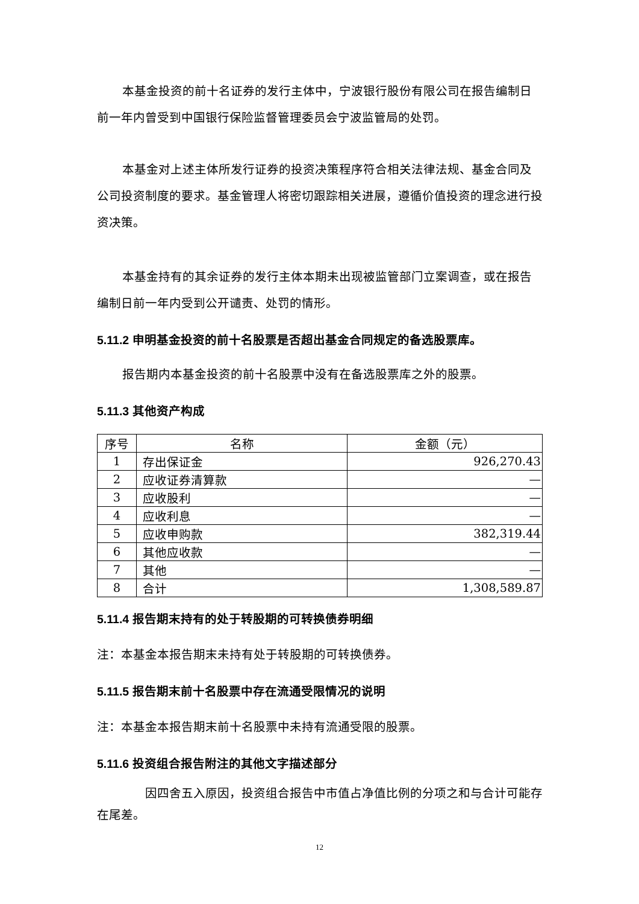本基金投资的前十名证券的发行主体中，宁波银行股份有限公司在报告编制日前一年内曾受到中国银行保险监督管理委员会宁波监管局的处罚。
本基金对上述主体所发行证券的投资决策程序符合相关法律法规、基金合同及公司投资制度的要求。基金管理人将密切跟踪相关进展，遵循价值投资的理念进行投资决策。
本基金持有的其余证券的发行主体本期未出现被监管部门立案调查，或在报告编制日前一年内受到公开谴责、处罚的情形。
5.11.2 申明基金投资的前十名股票是否超出基金合同规定的备选股票库。
报告期内本基金投资的前十名股票中没有在备选股票库之外的股票。
5.11.3 其他资产构成
| 序号 | 名称 | 金额（元） |
| --- | --- | --- |
| 1 | 存出保证金 | 926,270.43 |
| 2 | 应收证券清算款 | — |
| 3 | 应收股利 | — |
| 4 | 应收利息 | — |
| 5 | 应收申购款 | 382,319.44 |
| 6 | 其他应收款 | — |
| 7 | 其他 | — |
| 8 | 合计 | 1,308,589.87 |
5.11.4 报告期末持有的处于转股期的可转换债券明细
注：本基金本报告期末未持有处于转股期的可转换债券。
5.11.5 报告期末前十名股票中存在流通受限情况的说明
注：本基金本报告期末前十名股票中未持有流通受限的股票。
5.11.6 投资组合报告附注的其他文字描述部分
因四舍五入原因，投资组合报告中市值占净值比例的分项之和与合计可能存在尾差。
12